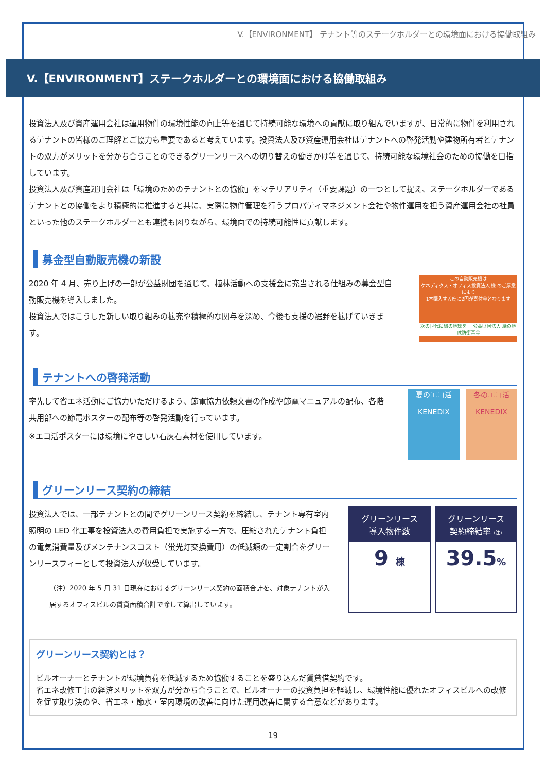V.【ENVIRONMENT】 テナント等のステークホルダーとの環境面における協働取組み
V.【ENVIRONMENT】ステークホルダーとの環境面における協働取組み
投資法人及び資産運用会社は運用物件の環境性能の向上等を通じて持続可能な環境への貢献に取り組んでいますが、日常的に物件を利用されるテナントの皆様のご理解とご協力も重要であると考えています。投資法人及び資産運用会社はテナントへの啓発活動や建物所有者とテナントの双方がメリットを分かち合うことのできるグリーンリースへの切り替えの働きかけ等を通じて、持続可能な環境社会のための協働を目指しています。
投資法人及び資産運用会社は「環境のためのテナントとの協働」をマテリアリティ（重要課題）の一つとして捉え、ステークホルダーであるテナントとの協働をより積極的に推進すると共に、実際に物件管理を行うプロパティマネジメント会社や物件運用を担う資産運用会社の社員といった他のステークホルダーとも連携も図りながら、環境面での持続可能性に貢献します。
募金型自動販売機の新設
2020 年 4 月、売り上げの一部が公益財団を通じて、植林活動への支援金に充当される仕組みの募金型自動販売機を導入しました。
投資法人ではこうした新しい取り組みの拡充や積極的な関与を深め、今後も支援の裾野を拡げていきます。
この自動販売機は
ケネディクス・オフィス投資法人 様 のご厚意により
1本購入する度に2円が寄付金となります
次の世代に緑の地球を！ 公益財団法人 緑の地球防衛基金
テナントへの啓発活動
率先して省エネ活動にご協力いただけるよう、節電協力依頼文書の作成や節電マニュアルの配布、各階共用部への節電ポスターの配布等の啓発活動を行っています。
※エコ活ポスターには環境にやさしい石灰石素材を使用しています。
夏のエコ活
KENEDIX
冬のエコ活
KENEDIX
グリーンリース契約の締結
投資法人では、一部テナントとの間でグリーンリース契約を締結し、テナント専有室内照明の LED 化工事を投資法人の費用負担で実施する一方で、圧縮されたテナント負担の電気消費量及びメンテナンスコスト（蛍光灯交換費用）の低減額の一定割合をグリーンリースフィーとして投資法人が収受しています。
（注）2020 年 5 月 31 日現在におけるグリーンリース契約の面積合計を、対象テナントが入居するオフィスビルの賃貸面積合計で除して算出しています。
グリーンリース
導入物件数
9 棟
グリーンリース
契約締結率 (注)
39.5%
グリーンリース契約とは？
ビルオーナーとテナントが環境負荷を低減するため協働することを盛り込んだ賃貸借契約です。
省エネ改修工事の経済メリットを双方が分かち合うことで、ビルオーナーの投資負担を軽減し、環境性能に優れたオフィスビルへの改修を促す取り決めや、省エネ・節水・室内環境の改善に向けた運用改善に関する合意などがあります。
19